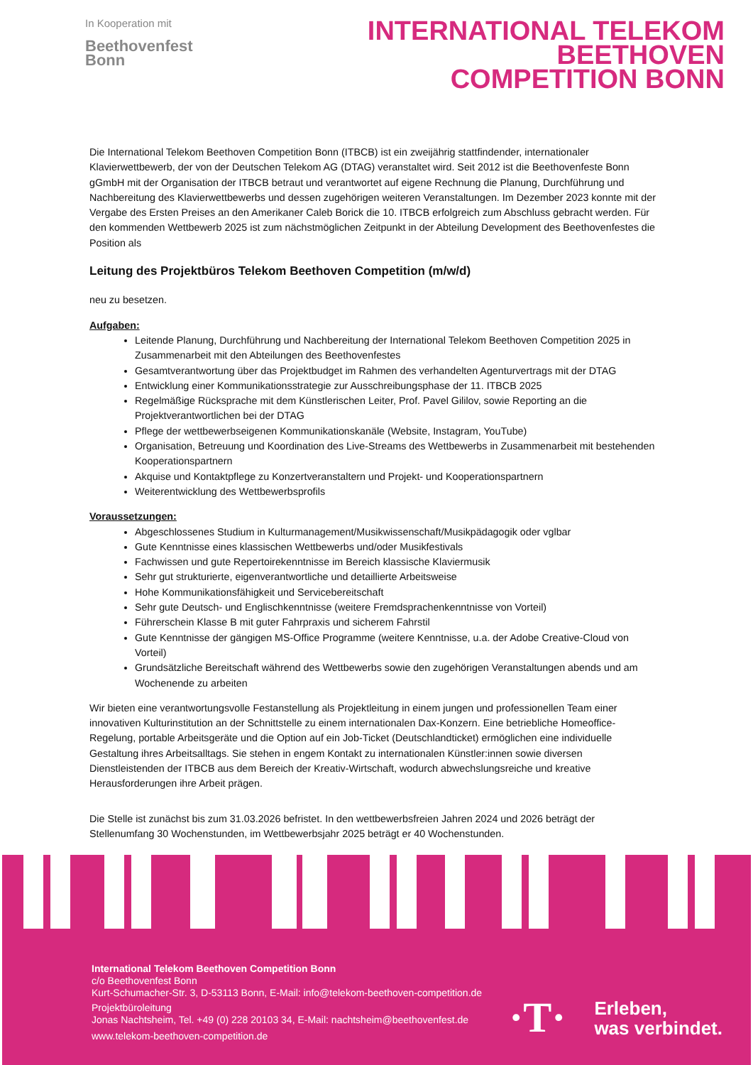In Kooperation mit
Beethovenfest
Bonn
INTERNATIONAL TELEKOM
BEETHOVEN
COMPETITION BONN
Die International Telekom Beethoven Competition Bonn (ITBCB) ist ein zweijährig stattfindender, internationaler Klavierwettbewerb, der von der Deutschen Telekom AG (DTAG) veranstaltet wird. Seit 2012 ist die Beethovenfeste Bonn gGmbH mit der Organisation der ITBCB betraut und verantwortet auf eigene Rechnung die Planung, Durchführung und Nachbereitung des Klavierwettbewerbs und dessen zugehörigen weiteren Veranstaltungen. Im Dezember 2023 konnte mit der Vergabe des Ersten Preises an den Amerikaner Caleb Borick die 10. ITBCB erfolgreich zum Abschluss gebracht werden. Für den kommenden Wettbewerb 2025 ist zum nächstmöglichen Zeitpunkt in der Abteilung Development des Beethovenfestes die Position als
Leitung des Projektbüros Telekom Beethoven Competition (m/w/d)
neu zu besetzen.
Aufgaben:
Leitende Planung, Durchführung und Nachbereitung der International Telekom Beethoven Competition 2025 in Zusammenarbeit mit den Abteilungen des Beethovenfestes
Gesamtverantwortung über das Projektbudget im Rahmen des verhandelten Agenturvertrags mit der DTAG
Entwicklung einer Kommunikationsstrategie zur Ausschreibungsphase der 11. ITBCB 2025
Regelmäßige Rücksprache mit dem Künstlerischen Leiter, Prof. Pavel Gililov, sowie Reporting an die Projektverantwortlichen bei der DTAG
Pflege der wettbewerbseigenen Kommunikationskanäle (Website, Instagram, YouTube)
Organisation, Betreuung und Koordination des Live-Streams des Wettbewerbs in Zusammenarbeit mit bestehenden Kooperationspartnern
Akquise und Kontaktpflege zu Konzertveranstaltern und Projekt- und Kooperationspartnern
Weiterentwicklung des Wettbewerbsprofils
Voraussetzungen:
Abgeschlossenes Studium in Kulturmanagement/Musikwissenschaft/Musikpädagogik oder vglbar
Gute Kenntnisse eines klassischen Wettbewerbs und/oder Musikfestivals
Fachwissen und gute Repertoirekenntnisse im Bereich klassische Klaviermusik
Sehr gut strukturierte, eigenverantwortliche und detaillierte Arbeitsweise
Hohe Kommunikationsfähigkeit und Servicebereitschaft
Sehr gute Deutsch- und Englischkenntnisse (weitere Fremdsprachenkenntnisse von Vorteil)
Führerschein Klasse B mit guter Fahrpraxis und sicherem Fahrstil
Gute Kenntnisse der gängigen MS-Office Programme (weitere Kenntnisse, u.a. der Adobe Creative-Cloud von Vorteil)
Grundsätzliche Bereitschaft während des Wettbewerbs sowie den zugehörigen Veranstaltungen abends und am Wochenende zu arbeiten
Wir bieten eine verantwortungsvolle Festanstellung als Projektleitung in einem jungen und professionellen Team einer innovativen Kulturinstitution an der Schnittstelle zu einem internationalen Dax-Konzern. Eine betriebliche Homeoffice-Regelung, portable Arbeitsgeräte und die Option auf ein Job-Ticket (Deutschlandticket) ermöglichen eine individuelle Gestaltung ihres Arbeitsalltags. Sie stehen in engem Kontakt zu internationalen Künstler:innen sowie diversen Dienstleistenden der ITBCB aus dem Bereich der Kreativ-Wirtschaft, wodurch abwechslungsreiche und kreative Herausforderungen ihre Arbeit prägen.
Die Stelle ist zunächst bis zum 31.03.2026 befristet. In den wettbewerbsfreien Jahren 2024 und 2026 beträgt der Stellenumfang 30 Wochenstunden, im Wettbewerbsjahr 2025 beträgt er 40 Wochenstunden.
International Telekom Beethoven Competition Bonn
c/o Beethovenfest Bonn
Kurt-Schumacher-Str. 3, D-53113 Bonn, E-Mail: info@telekom-beethoven-competition.de
Projektbüroleitung
Jonas Nachtsheim, Tel. +49 (0) 228 20103 34, E-Mail: nachtsheim@beethovenfest.de
www.telekom-beethoven-competition.de
·T·
Erleben,
was verbindet.